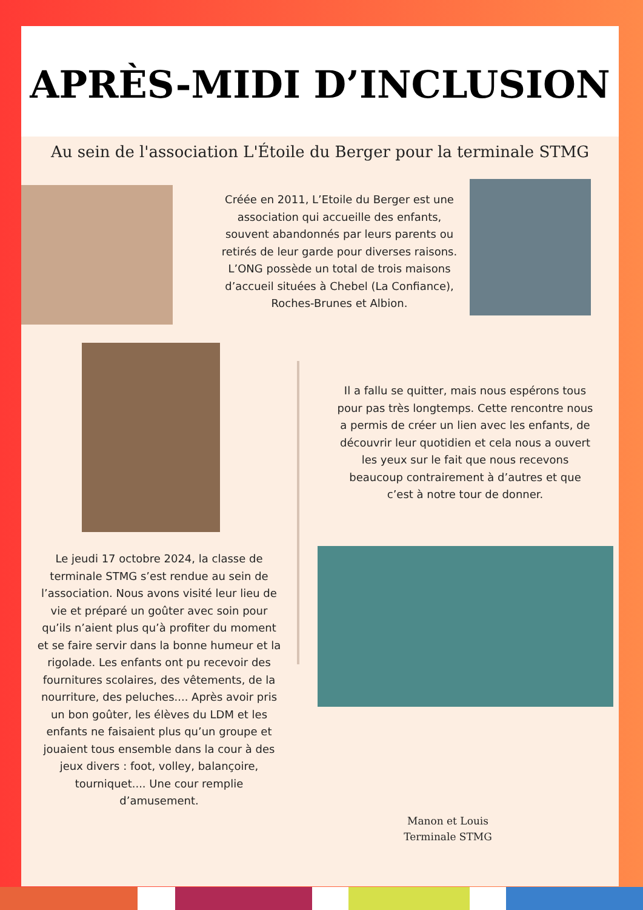APRÈS-MIDI D’INCLUSION
Au sein de l'association L'Étoile du Berger pour la terminale STMG
Créée en 2011, L’Etoile du Berger est une association qui accueille des enfants, souvent abandonnés par leurs parents ou retirés de leur garde pour diverses raisons. L’ONG possède un total de trois maisons d’accueil situées à Chebel (La Confiance), Roches-Brunes et Albion.
Le jeudi 17 octobre 2024, la classe de terminale STMG s’est rendue au sein de l’association. Nous avons visité leur lieu de vie et préparé un goûter avec soin pour qu’ils n’aient plus qu’à profiter du moment et se faire servir dans la bonne humeur et la rigolade. Les enfants ont pu recevoir des fournitures scolaires, des vêtements, de la nourriture, des peluches.... Après avoir pris un bon goûter, les élèves du LDM et les enfants ne faisaient plus qu’un groupe et jouaient tous ensemble dans la cour à des jeux divers : foot, volley, balançoire, tourniquet.... Une cour remplie d’amusement.
Il a fallu se quitter, mais nous espérons tous pour pas très longtemps. Cette rencontre nous a permis de créer un lien avec les enfants, de découvrir leur quotidien et cela nous a ouvert les yeux sur le fait que nous recevons beaucoup contrairement à d’autres et que c’est à notre tour de donner.
Manon et Louis
Terminale STMG